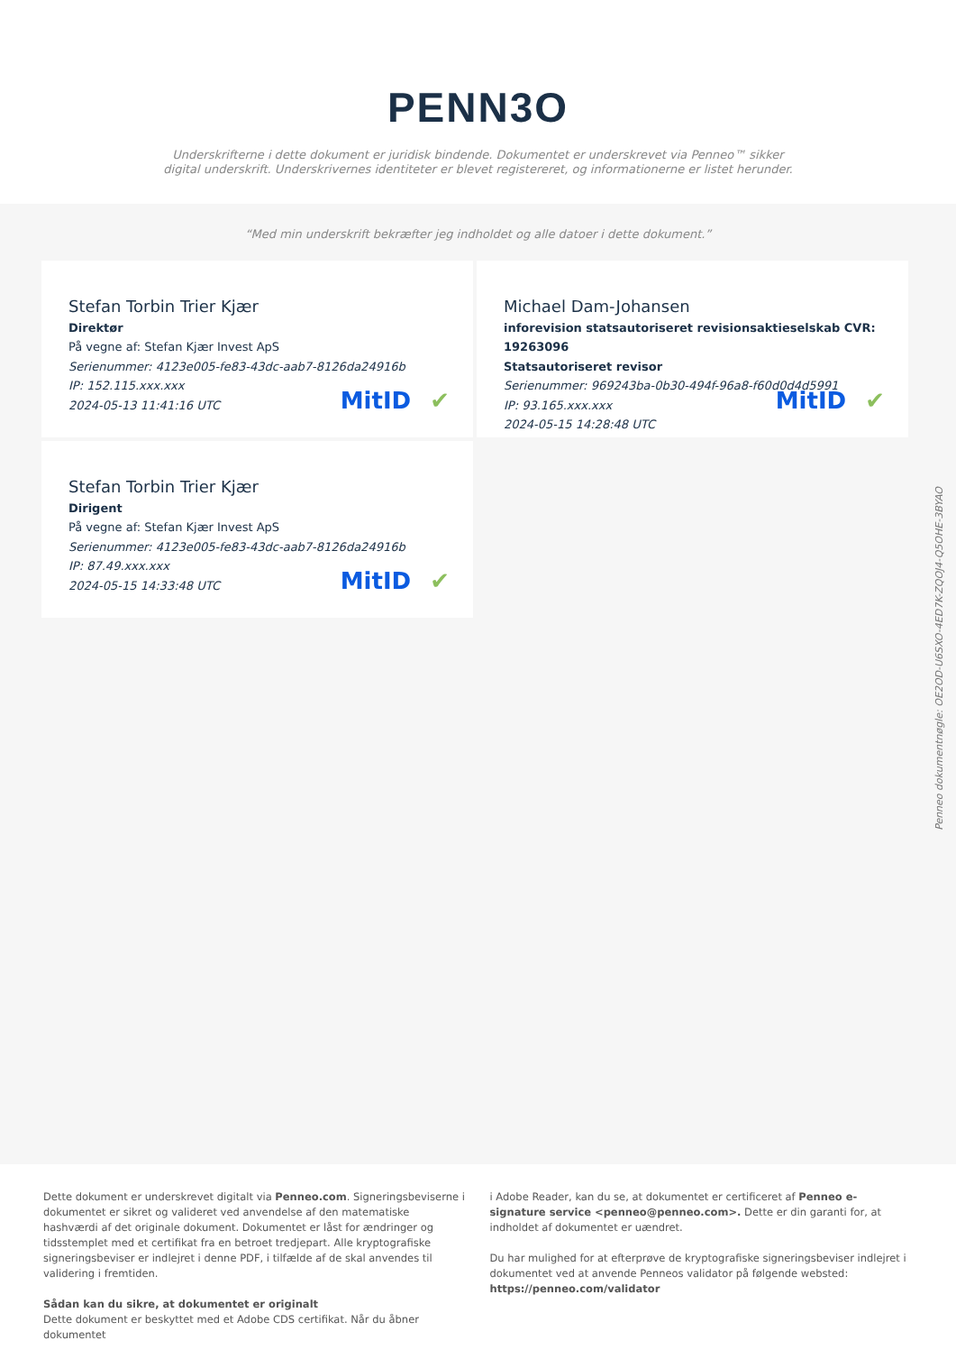PENN3O
Underskrifterne i dette dokument er juridisk bindende. Dokumentet er underskrevet via Penneo™ sikker digital underskrift. Underskrivernes identiteter er blevet registereret, og informationerne er listet herunder.
“Med min underskrift bekræfter jeg indholdet og alle datoer i dette dokument.”
Stefan Torbin Trier Kjær
Direktør
På vegne af: Stefan Kjær Invest ApS
Serienummer: 4123e005-fe83-43dc-aab7-8126da24916b
IP: 152.115.xxx.xxx
2024-05-13 11:41:16 UTC
MitID ✔
Michael Dam-Johansen
inforevision statsautoriseret revisionsaktieselskab CVR: 19263096
Statsautoriseret revisor
Serienummer: 969243ba-0b30-494f-96a8-f60d0d4d5991
IP: 93.165.xxx.xxx
2024-05-15 14:28:48 UTC
MitID ✔
Stefan Torbin Trier Kjær
Dirigent
På vegne af: Stefan Kjær Invest ApS
Serienummer: 4123e005-fe83-43dc-aab7-8126da24916b
IP: 87.49.xxx.xxx
2024-05-15 14:33:48 UTC
MitID ✔
Dette dokument er underskrevet digitalt via Penneo.com. Signeringsbeviserne i dokumentet er sikret og valideret ved anvendelse af den matematiske hashværdi af det originale dokument. Dokumentet er låst for ændringer og tidsstemplet med et certifikat fra en betroet tredjepart. Alle kryptografiske signeringsbeviser er indlejret i denne PDF, i tilfælde af de skal anvendes til validering i fremtiden.
Sådan kan du sikre, at dokumentet er originalt
Dette dokument er beskyttet med et Adobe CDS certifikat. Når du åbner dokumentet
i Adobe Reader, kan du se, at dokumentet er certificeret af Penneo e-signature service <penneo@penneo.com>. Dette er din garanti for, at indholdet af dokumentet er uændret.
Du har mulighed for at efterprøve de kryptografiske signeringsbeviser indlejret i dokumentet ved at anvende Penneos validator på følgende websted: https://penneo.com/validator
Penneo dokumentnøgle: OE2OD-U6SXO-4ED7K-ZQOJ4-Q5OHE-3BYAO